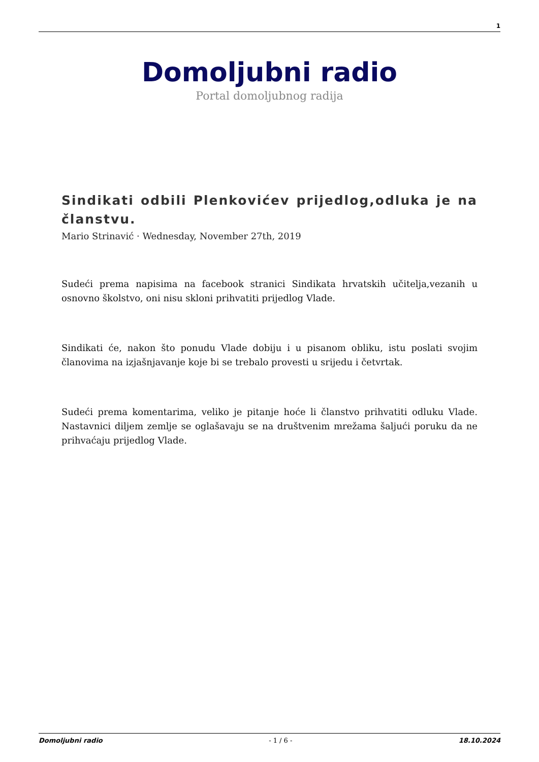1
Domoljubni radio
Portal domoljubnog radija
Sindikati odbili Plenkovićev prijedlog,odluka je na članstvu.
Mario Strinavić · Wednesday, November 27th, 2019
Sudeći prema napisima na facebook stranici Sindikata hrvatskih učitelja,vezanih u osnovno školstvo, oni nisu skloni prihvatiti prijedlog Vlade.
Sindikati će, nakon što ponudu Vlade dobiju i u pisanom obliku, istu poslati svojim članovima na izjašnjavanje koje bi se trebalo provesti u srijedu i četvrtak.
Sudeći prema komentarima, veliko je pitanje hoće li članstvo prihvatiti odluku Vlade. Nastavnici diljem zemlje se oglašavaju se na društvenim mrežama šaljući poruku da ne prihvaćaju prijedlog Vlade.
Domoljubni radio - 1 / 6 - 18.10.2024